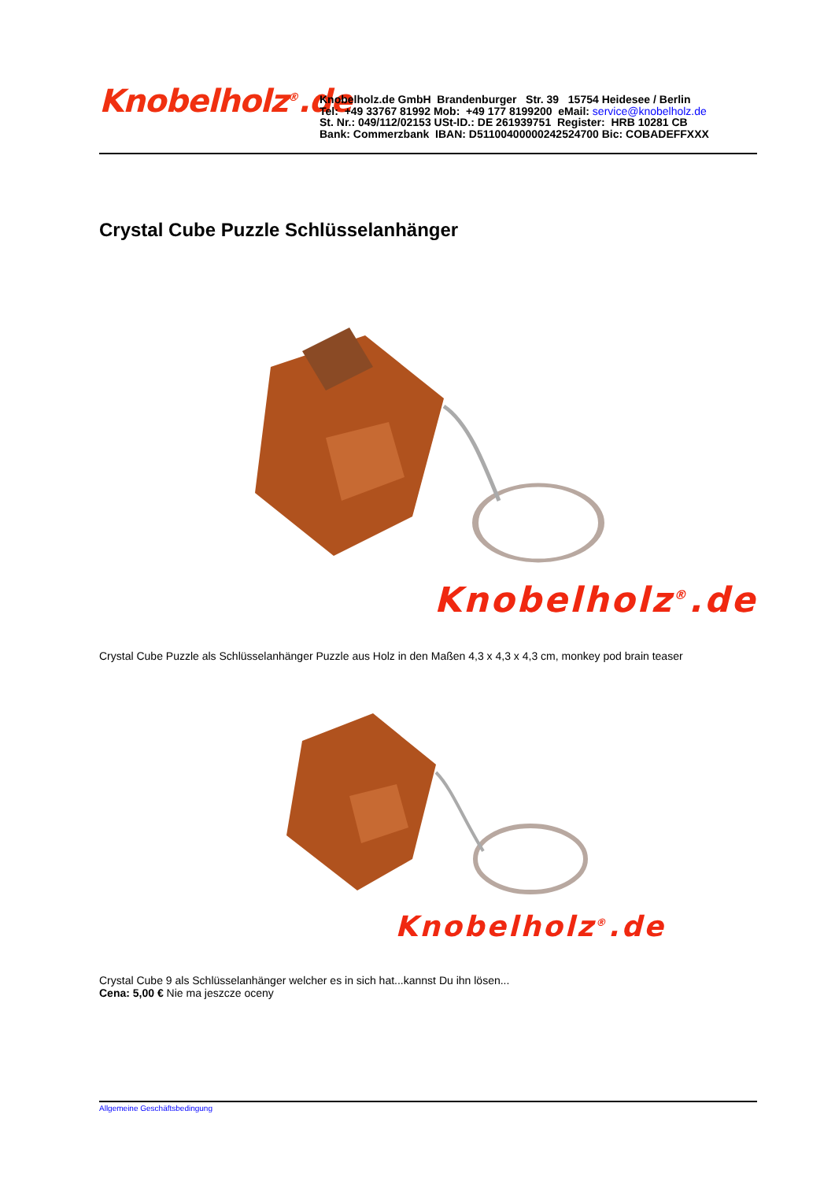Knobelholz<sup>®</sup>.de
Knobelholz.de GmbH Brandenburger Str. 39 15754 Heidesee / Berlin
Tel: +49 33767 81992 Mob: +49 177 8199200 eMail: service@knobelholz.de
St. Nr.: 049/112/02153 USt-ID.: DE 261939751 Register: HRB 10281 CB
Bank: Commerzbank IBAN: D51100400000242524700 Bic: COBADEFFXXX
Crystal Cube Puzzle Schlüsselanhänger
Knobelholz<sup>®</sup>.de
Crystal Cube Puzzle als Schlüsselanhänger Puzzle aus Holz in den Maßen 4,3 x 4,3 x 4,3 cm, monkey pod brain teaser
Knobelholz<sup>®</sup>.de
Crystal Cube 9 als Schlüsselanhänger welcher es in sich hat...kannst Du ihn lösen...
Cena: 5,00 € Nie ma jeszcze oceny
Allgemeine Geschäftsbedingung